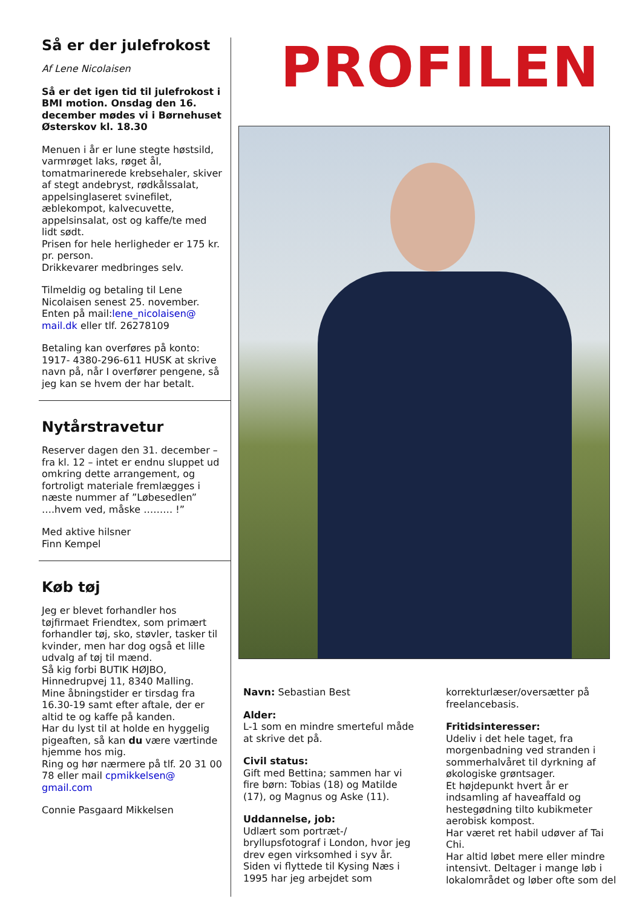Så er der julefrokost
Af Lene Nicolaisen
Så er det igen tid til julefrokost i BMI motion. Onsdag den 16. december mødes vi i Børnehuset Østerskov kl. 18.30
Menuen i år er lune stegte høstsild, varmrøget laks, røget ål, tomatmarinerede krebsehaler, skiver af stegt andebryst, rødkålssalat, appelsinglaseret svinefilet, æblekompot, kalvecuvette, appelsinsalat, ost og kaffe/te med lidt sødt.
Prisen for hele herligheder er 175 kr. pr. person.
Drikkevarer medbringes selv.
Tilmeldig og betaling til Lene Nicolaisen senest 25. november. Enten på mail:lene_nicolaisen@ mail.dk eller tlf. 26278109
Betaling kan overføres på konto: 1917- 4380-296-611 HUSK at skrive navn på, når I overfører pengene, så jeg kan se hvem der har betalt.
Nytårstravetur
Reserver dagen den 31. december – fra kl. 12 – intet er endnu sluppet ud omkring dette arrangement, og fortroligt materiale fremlægges i næste nummer af ”Løbesedlen” ….hvem ved, måske ……… !”
Med aktive hilsner
Finn Kempel
Køb tøj
Jeg er blevet forhandler hos tøjfirmaet Friendtex, som primært forhandler tøj, sko, støvler, tasker til kvinder, men har dog også et lille udvalg af tøj til mænd.
Så kig forbi BUTIK HØJBO, Hinnedrupvej 11, 8340 Malling.
Mine åbningstider er tirsdag fra 16.30-19 samt efter aftale, der er altid te og kaffe på kanden.
Har du lyst til at holde en hyggelig pigeaften, så kan du være værtinde hjemme hos mig.
Ring og hør nærmere på tlf. 20 31 00 78 eller mail cpmikkelsen@ gmail.com
Connie Pasgaard Mikkelsen
PROFILEN
Navn: Sebastian Best
Alder:
L-1 som en mindre smerteful måde at skrive det på.
Civil status:
Gift med Bettina; sammen har vi fire børn: Tobias (18) og Matilde (17), og Magnus og Aske (11).
Uddannelse, job:
Udlært som portræt-/ bryllupsfotograf i London, hvor jeg drev egen virksomhed i syv år. Siden vi flyttede til Kysing Næs i 1995 har jeg arbejdet som
korrekturlæser/oversætter på freelancebasis.
Fritidsinteresser:
Udeliv i det hele taget, fra morgenbadning ved stranden i sommerhalvåret til dyrkning af økologiske grøntsager.
Et højdepunkt hvert år er indsamling af haveaffald og hestegødning tilto kubikmeter aerobisk kompost.
Har været ret habil udøver af Tai Chi.
Har altid løbet mere eller mindre intensivt. Deltager i mange løb i lokalområdet og løber ofte som del